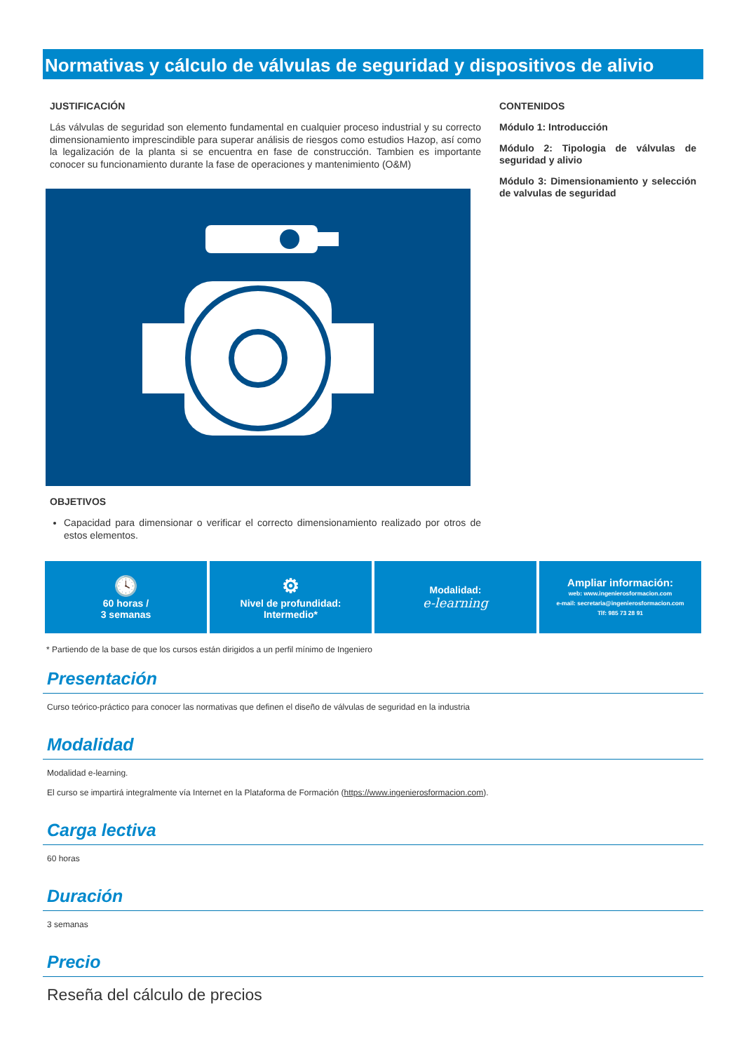Normativas y cálculo de válvulas de seguridad y dispositivos de alivio
JUSTIFICACIÓN
Lás válvulas de seguridad son elemento fundamental en cualquier proceso industrial y su correcto dimensionamiento imprescindible para superar análisis de riesgos como estudios Hazop, así como la legalización de la planta si se encuentra en fase de construcción. Tambien es importante conocer su funcionamiento durante la fase de operaciones y mantenimiento (O&M)
OBJETIVOS
Capacidad para dimensionar o verificar el correcto dimensionamiento realizado por otros de estos elementos.
CONTENIDOS
Módulo 1: Introducción
Módulo 2: Tipologia de válvulas de seguridad y alivio
Módulo 3: Dimensionamiento y selección de valvulas de seguridad
🕓
60 horas /
3 semanas
⚙
Nivel de profundidad:
Intermedio*
Modalidad:
e-learning
Ampliar información:
web: www.ingenierosformacion.com
e-mail: secretaria@ingenierosformacion.com
Tlf: 985 73 28 91
* Partiendo de la base de que los cursos están dirigidos a un perfil mínimo de Ingeniero
Presentación
Curso teórico-práctico para conocer las normativas que definen el diseño de válvulas de seguridad en la industria
Modalidad
Modalidad e-learning.
El curso se impartirá integralmente vía Internet en la Plataforma de Formación (https://www.ingenierosformacion.com).
Carga lectiva
60 horas
Duración
3 semanas
Precio
Reseña del cálculo de precios